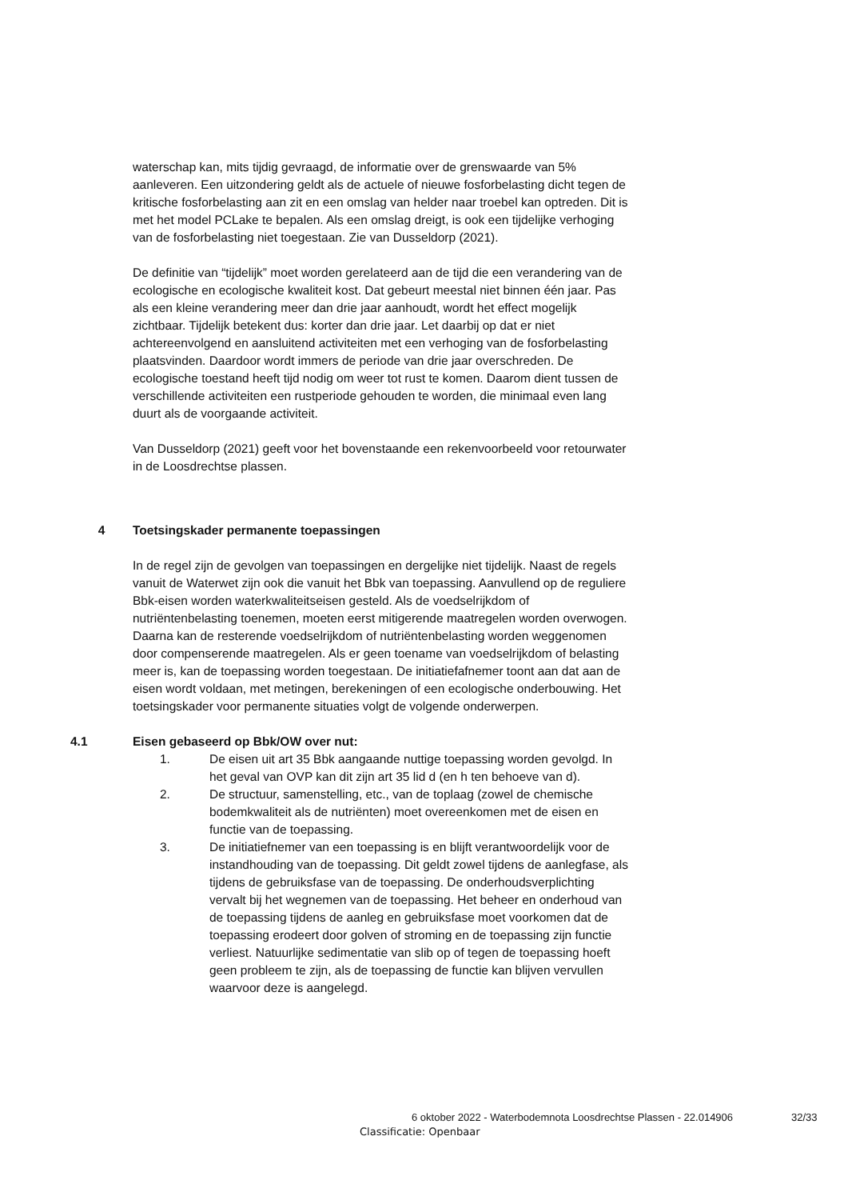waterschap kan, mits tijdig gevraagd, de informatie over de grenswaarde van 5% aanleveren. Een uitzondering geldt als de actuele of nieuwe fosforbelasting dicht tegen de kritische fosforbelasting aan zit en een omslag van helder naar troebel kan optreden. Dit is met het model PCLake te bepalen. Als een omslag dreigt, is ook een tijdelijke verhoging van de fosforbelasting niet toegestaan. Zie van Dusseldorp (2021).
De definitie van “tijdelijk” moet worden gerelateerd aan de tijd die een verandering van de ecologische en ecologische kwaliteit kost. Dat gebeurt meestal niet binnen één jaar. Pas als een kleine verandering meer dan drie jaar aanhoudt, wordt het effect mogelijk zichtbaar. Tijdelijk betekent dus: korter dan drie jaar. Let daarbij op dat er niet achtereenvolgend en aansluitend activiteiten met een verhoging van de fosforbelasting plaatsvinden. Daardoor wordt immers de periode van drie jaar overschreden. De ecologische toestand heeft tijd nodig om weer tot rust te komen. Daarom dient tussen de verschillende activiteiten een rustperiode gehouden te worden, die minimaal even lang duurt als de voorgaande activiteit.
Van Dusseldorp (2021) geeft voor het bovenstaande een rekenvoorbeeld voor retourwater in de Loosdrechtse plassen.
4 Toetsingskader permanente toepassingen
In de regel zijn de gevolgen van toepassingen en dergelijke niet tijdelijk. Naast de regels vanuit de Waterwet zijn ook die vanuit het Bbk van toepassing. Aanvullend op de reguliere Bbk-eisen worden waterkwaliteitseisen gesteld. Als de voedselrijkdom of nutriëntenbelasting toenemen, moeten eerst mitigerende maatregelen worden overwogen. Daarna kan de resterende voedselrijkdom of nutriëntenbelasting worden weggenomen door compenserende maatregelen. Als er geen toename van voedselrijkdom of belasting meer is, kan de toepassing worden toegestaan. De initiatiefafnemer toont aan dat aan de eisen wordt voldaan, met metingen, berekeningen of een ecologische onderbouwing. Het toetsingskader voor permanente situaties volgt de volgende onderwerpen.
4.1 Eisen gebaseerd op Bbk/OW over nut:
1. De eisen uit art 35 Bbk aangaande nuttige toepassing worden gevolgd. In het geval van OVP kan dit zijn art 35 lid d (en h ten behoeve van d).
2. De structuur, samenstelling, etc., van de toplaag (zowel de chemische bodemkwaliteit als de nutriënten) moet overeenkomen met de eisen en functie van de toepassing.
3. De initiatiefnemer van een toepassing is en blijft verantwoordelijk voor de instandhouding van de toepassing. Dit geldt zowel tijdens de aanlegfase, als tijdens de gebruiksfase van de toepassing. De onderhoudsverplichting vervalt bij het wegnemen van de toepassing. Het beheer en onderhoud van de toepassing tijdens de aanleg en gebruiksfase moet voorkomen dat de toepassing erodeert door golven of stroming en de toepassing zijn functie verliest. Natuurlijke sedimentatie van slib op of tegen de toepassing hoeft geen probleem te zijn, als de toepassing de functie kan blijven vervullen waarvoor deze is aangelegd.
6 oktober 2022 - Waterbodemnota Loosdrechtse Plassen - 22.014906
32/33
Classificatie: Openbaar